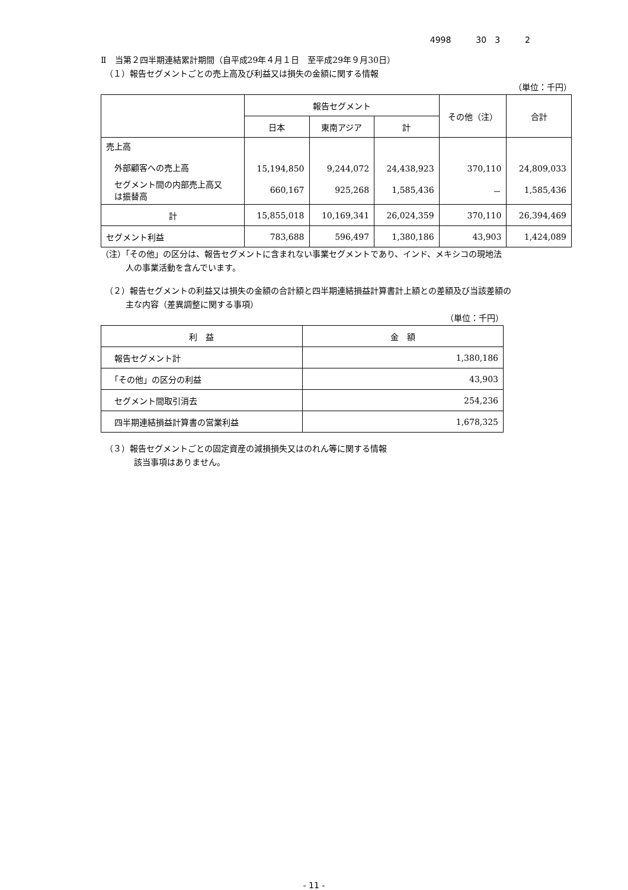4998　　　30　3　　　2
Ⅱ　当第２四半期連結累計期間（自平成29年４月１日　至平成29年９月30日）
　（１）報告セグメントごとの売上高及び利益又は損失の金額に関する情報
（単位：千円）
| | 報告セグメント | | | その他（注） | 合計 |
| --- | --- | --- | --- | --- | --- |
| | 日本 | 東南アジア | 計 | | |
| 売上高 外部顧客への売上高 | 15,194,850 | 9,244,072 | 24,438,923 | 370,110 | 24,809,033 |
| セグメント間の内部売上高又 は振替高 | 660,167 | 925,268 | 1,585,436 | － | 1,585,436 |
| 計 | 15,855,018 | 10,169,341 | 26,024,359 | 370,110 | 26,394,469 |
| セグメント利益 | 783,688 | 596,497 | 1,380,186 | 43,903 | 1,424,089 |
（注）「その他」の区分は、報告セグメントに含まれない事業セグメントであり、インド、メキシコの現地法
　　　人の事業活動を含んでいます。
　（２）報告セグメントの利益又は損失の金額の合計額と四半期連結損益計算書計上額との差額及び当該差額の
　　　主な内容（差異調整に関する事項）
（単位：千円）
| 利 益 | 金 額 |
| --- | --- |
| 報告セグメント計 | 1,380,186 |
| 「その他」の区分の利益 | 43,903 |
| セグメント間取引消去 | 254,236 |
| 四半期連結損益計算書の営業利益 | 1,678,325 |
　（３）報告セグメントごとの固定資産の減損損失又はのれん等に関する情報
　　　　該当事項はありません。
- 11 -